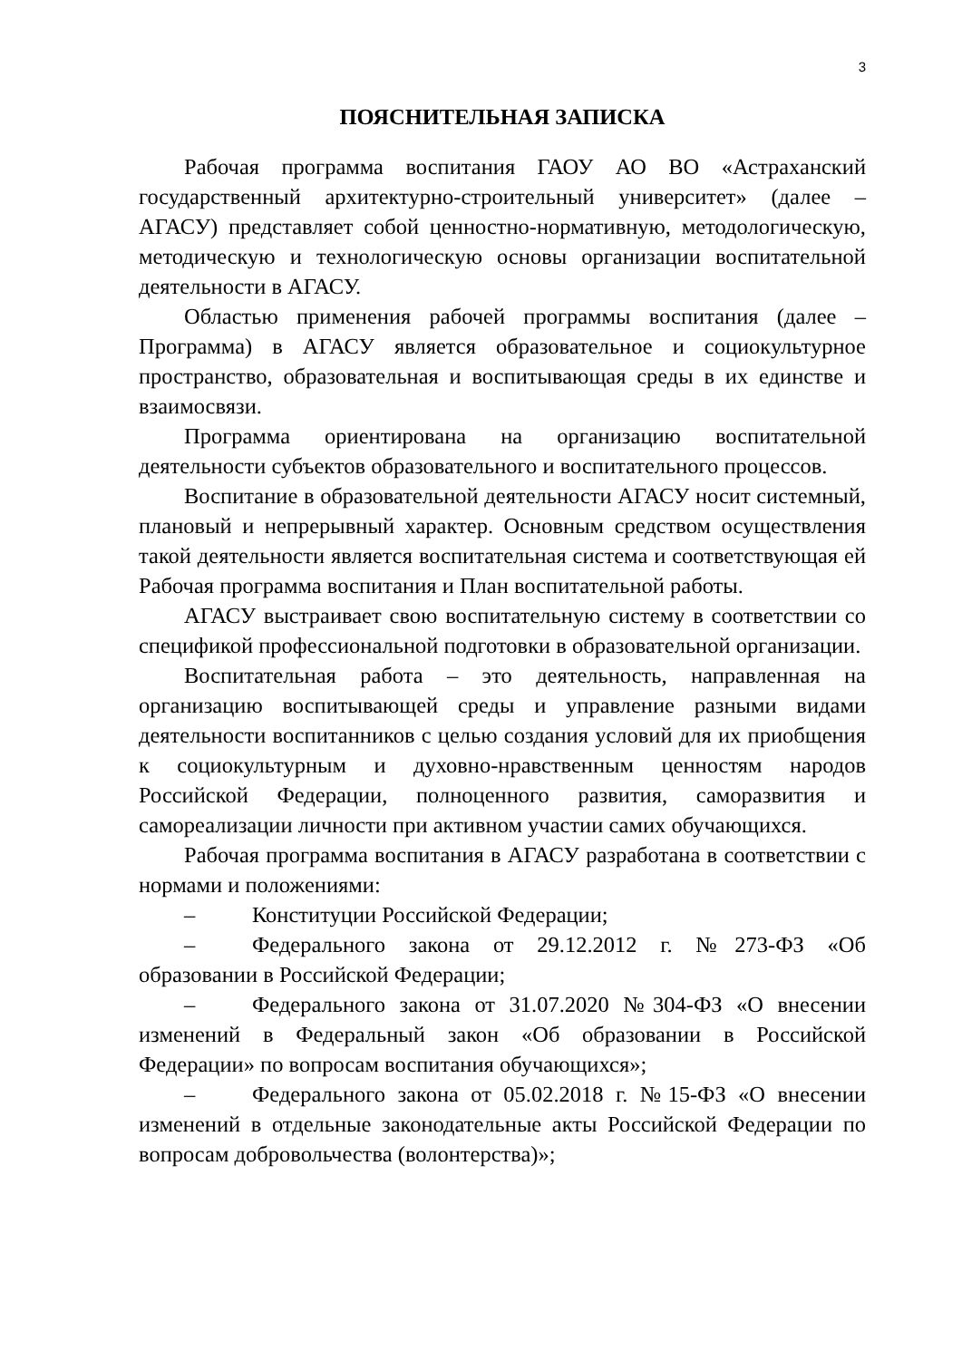3
ПОЯСНИТЕЛЬНАЯ ЗАПИСКА
Рабочая программа воспитания ГАОУ АО ВО «Астраханский государственный архитектурно-строительный университет» (далее – АГАСУ) представляет собой ценностно-нормативную, методологическую, методическую и технологическую основы организации воспитательной деятельности в АГАСУ.
Областью применения рабочей программы воспитания (далее – Программа) в АГАСУ является образовательное и социокультурное пространство, образовательная и воспитывающая среды в их единстве и взаимосвязи.
Программа ориентирована на организацию воспитательной деятельности субъектов образовательного и воспитательного процессов.
Воспитание в образовательной деятельности АГАСУ носит системный, плановый и непрерывный характер. Основным средством осуществления такой деятельности является воспитательная система и соответствующая ей Рабочая программа воспитания и План воспитательной работы.
АГАСУ выстраивает свою воспитательную систему в соответствии со спецификой профессиональной подготовки в образовательной организации.
Воспитательная работа – это деятельность, направленная на организацию воспитывающей среды и управление разными видами деятельности воспитанников с целью создания условий для их приобщения к социокультурным и духовно-нравственным ценностям народов Российской Федерации, полноценного развития, саморазвития и самореализации личности при активном участии самих обучающихся.
Рабочая программа воспитания в АГАСУ разработана в соответствии с нормами и положениями:
– Конституции Российской Федерации;
– Федерального закона от 29.12.2012 г. №273-ФЗ «Об образовании в Российской Федерации;
– Федерального закона от 31.07.2020 №304-ФЗ «О внесении изменений в Федеральный закон «Об образовании в Российской Федерации» по вопросам воспитания обучающихся»;
– Федерального закона от 05.02.2018 г. №15-ФЗ «О внесении изменений в отдельные законодательные акты Российской Федерации по вопросам добровольчества (волонтерства)»;